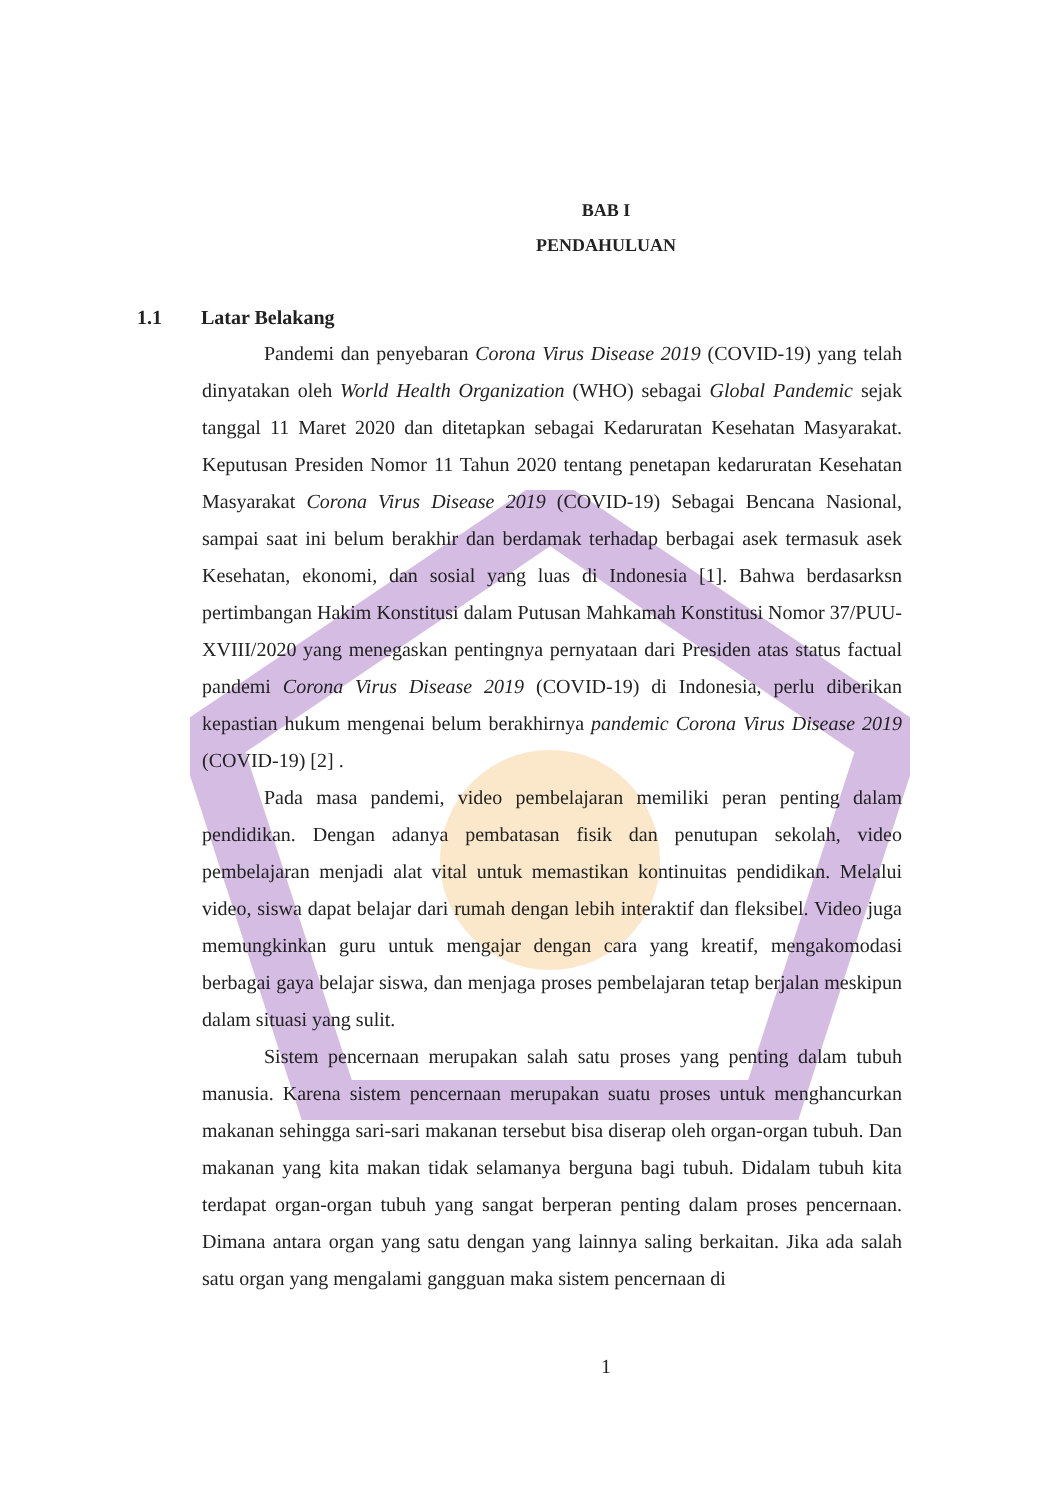BAB I
PENDAHULUAN
1.1 Latar Belakang
Pandemi dan penyebaran Corona Virus Disease 2019 (COVID-19) yang telah dinyatakan oleh World Health Organization (WHO) sebagai Global Pandemic sejak tanggal 11 Maret 2020 dan ditetapkan sebagai Kedaruratan Kesehatan Masyarakat. Keputusan Presiden Nomor 11 Tahun 2020 tentang penetapan kedaruratan Kesehatan Masyarakat Corona Virus Disease 2019 (COVID-19) Sebagai Bencana Nasional, sampai saat ini belum berakhir dan berdamak terhadap berbagai asek termasuk asek Kesehatan, ekonomi, dan sosial yang luas di Indonesia [1]. Bahwa berdasarksn pertimbangan Hakim Konstitusi dalam Putusan Mahkamah Konstitusi Nomor 37/PUU-XVIII/2020 yang menegaskan pentingnya pernyataan dari Presiden atas status factual pandemi Corona Virus Disease 2019 (COVID-19) di Indonesia, perlu diberikan kepastian hukum mengenai belum berakhirnya pandemic Corona Virus Disease 2019 (COVID-19) [2] .
Pada masa pandemi, video pembelajaran memiliki peran penting dalam pendidikan. Dengan adanya pembatasan fisik dan penutupan sekolah, video pembelajaran menjadi alat vital untuk memastikan kontinuitas pendidikan. Melalui video, siswa dapat belajar dari rumah dengan lebih interaktif dan fleksibel. Video juga memungkinkan guru untuk mengajar dengan cara yang kreatif, mengakomodasi berbagai gaya belajar siswa, dan menjaga proses pembelajaran tetap berjalan meskipun dalam situasi yang sulit.
Sistem pencernaan merupakan salah satu proses yang penting dalam tubuh manusia. Karena sistem pencernaan merupakan suatu proses untuk menghancurkan makanan sehingga sari-sari makanan tersebut bisa diserap oleh organ-organ tubuh. Dan makanan yang kita makan tidak selamanya berguna bagi tubuh. Didalam tubuh kita terdapat organ-organ tubuh yang sangat berperan penting dalam proses pencernaan. Dimana antara organ yang satu dengan yang lainnya saling berkaitan. Jika ada salah satu organ yang mengalami gangguan maka sistem pencernaan di
1